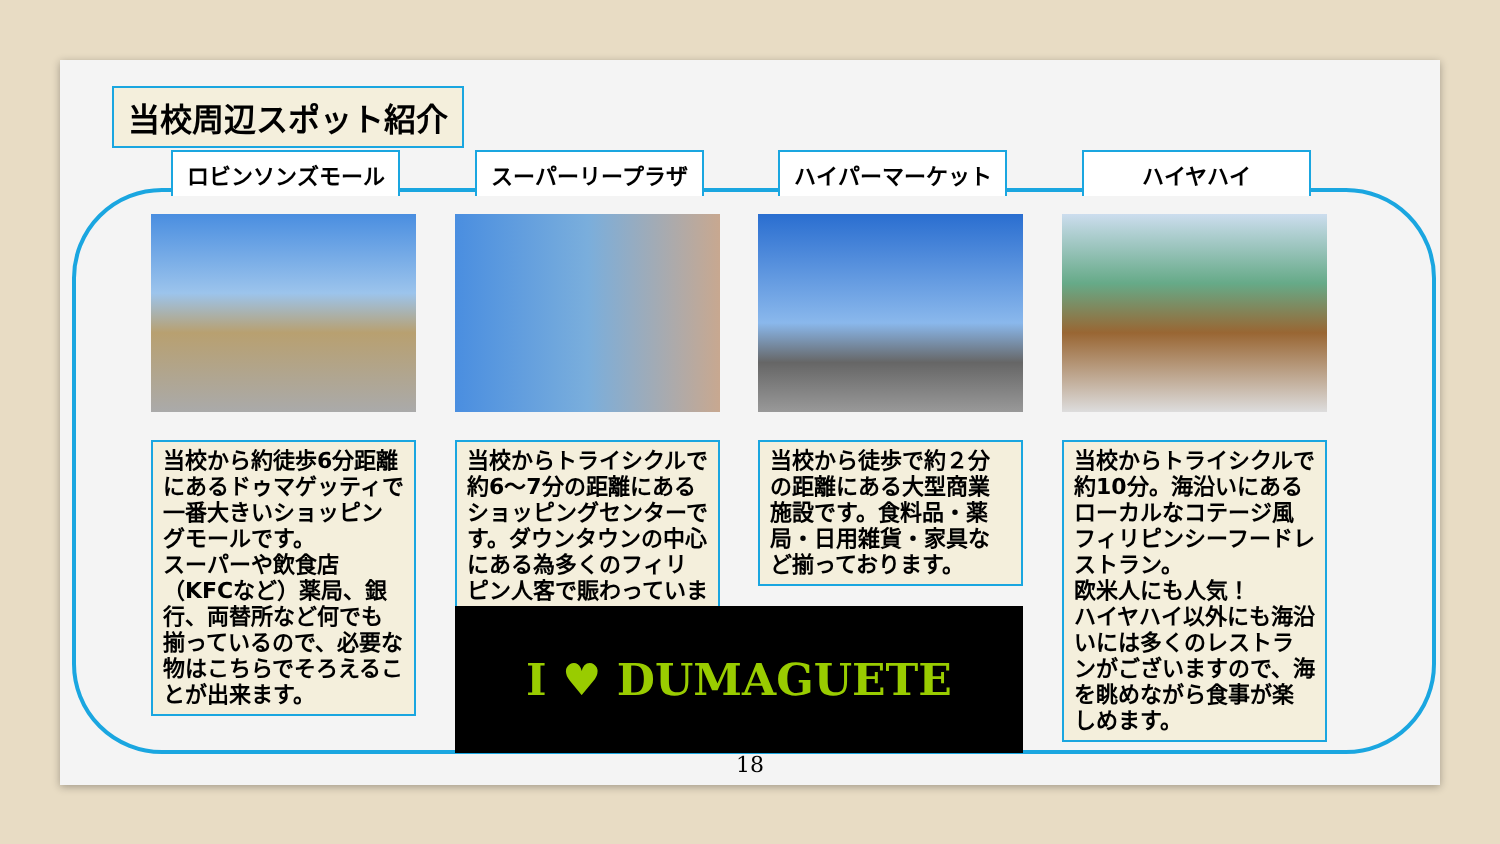当校周辺スポット紹介
ロビンソンズモール
当校から約徒歩6分距離にあるドゥマゲッティで一番大きいショッピングモールです。
スーパーや飲食店（KFCなど）薬局、銀行、両替所など何でも揃っているので、必要な物はこちらでそろえることが出来ます。
スーパーリープラザ
当校からトライシクルで約6～7分の距離にあるショッピングセンターです。ダウンタウンの中心にある為多くのフィリピン人客で賑わっています。
ハイパーマーケット
当校から徒歩で約２分の距離にある大型商業施設です。食料品・薬局・日用雑貨・家具など揃っております。
ハイヤハイ
当校からトライシクルで約10分。海沿いにあるローカルなコテージ風フィリピンシーフードレストラン。
欧米人にも人気！
ハイヤハイ以外にも海沿いには多くのレストランがございますので、海を眺めながら食事が楽しめます。
I ♥ DUMAGUETE
18